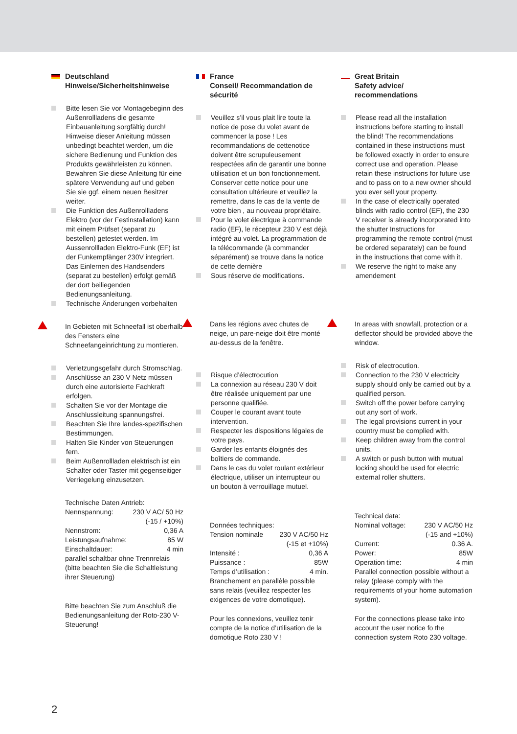Deutschland
Hinweise/Sicherheitshinweise
Bitte lesen Sie vor Montagebeginn des Außenrollladens die gesamte Einbauanleitung sorgfältig durch! Hinweise dieser Anleitung müssen unbedingt beachtet werden, um die sichere Bedienung und Funktion des Produkts gewährleisten zu können. Bewahren Sie diese Anleitung für eine spätere Verwendung auf und geben Sie sie ggf. einem neuen Besitzer weiter.
Die Funktion des Außenrollladens Elektro (vor der Festinstallation) kann mit einem Prüfset (separat zu bestellen) getestet werden. Im Aussenrollladen Elektro-Funk (EF) ist der Funkempfänger 230V integriert. Das Einlernen des Handsenders (separat zu bestellen) erfolgt gemäß der dort beiliegenden Bedienungsanleitung.
Technische Änderungen vorbehalten
In Gebieten mit Schneefall ist oberhalb des Fensters eine Schneefangeinrichtung zu montieren.
Verletzungsgefahr durch Stromschlag.
Anschlüsse an 230 V Netz müssen durch eine autorisierte Fachkraft erfolgen.
Schalten Sie vor der Montage die Anschlussleitung spannungsfrei.
Beachten Sie Ihre landes-spezifischen Bestimmungen.
Halten Sie Kinder von Steuerungen fern.
Beim Außenrollladen elektrisch ist ein Schalter oder Taster mit gegenseitiger Verriegelung einzusetzen.
Technische Daten Antrieb:
Nennspannung: 230 V AC/ 50 Hz
(-15 / +10%)
Nennstrom: 0,36 A
Leistungsaufnahme: 85 W
Einschaltdauer: 4 min
parallel schaltbar ohne Trennrelais (bitte beachten Sie die Schaltleistung ihrer Steuerung)
Bitte beachten Sie zum Anschluß die Bedienungsanleitung der Roto-230 V-Steuerung!
France
Conseil/ Recommandation de sécurité
Veuillez s’il vous plait lire toute la notice de pose du volet avant de commencer la pose ! Les recommandations de cettenotice doivent être scrupuleusement respectées afin de garantir une bonne utilisation et un bon fonctionnement. Conserver cette notice pour une consultation ultérieure et veuillez la remettre, dans le cas de la vente de votre bien , au nouveau propriétaire.
Pour le volet électrique à commande radio (EF), le récepteur 230 V est déjà intégré au volet. La programmation de la télécommande (à commander séparément) se trouve dans la notice de cette dernière
Sous réserve de modifications.
Dans les régions avec chutes de neige, un pare-neige doit être monté au-dessus de la fenêtre.
Risque d’électrocution
La connexion au réseau 230 V doit être réalisée uniquement par une personne qualifiée.
Couper le courant avant toute intervention.
Respecter les dispositions légales de votre pays.
Garder les enfants éloignés des boîtiers de commande.
Dans le cas du volet roulant extérieur électrique, utiliser un interrupteur ou un bouton à verrouillage mutuel.
Données techniques:
Tension nominale 230 V AC/50 Hz
(-15 et +10%)
Intensité : 0,36 A
Puissance : 85W
Temps d’utilisation : 4 min.
Branchement en parallèle possible sans relais (veuillez respecter les exigences de votre domotique).
Pour les connexions, veuillez tenir compte de la notice d’utilisation de la domotique Roto 230 V !
Great Britain
Safety advice/
recommendations
Please read all the installation instructions before starting to install the blind! The recommendations contained in these instructions must be followed exactly in order to ensure correct use and operation. Please retain these instructions for future use and to pass on to a new owner should you ever sell your property.
In the case of electrically operated blinds with radio control (EF), the 230 V receiver is already incorporated into the shutter Instructions for programming the remote control (must be ordered separately) can be found in the instructions that come with it.
We reserve the right to make any amendement
In areas with snowfall, protection or a deflector should be provided above the window.
Risk of electrocution.
Connection to the 230 V electricity supply should only be carried out by a qualified person.
Switch off the power before carrying out any sort of work.
The legal provisions current in your country must be complied with.
Keep children away from the control units.
A switch or push button with mutual locking should be used for electric external roller shutters.
Technical data:
Nominal voltage: 230 V AC/50 Hz
(-15 and +10%)
Current: 0.36 A.
Power: 85W
Operation time: 4 min
Parallel connection possible without a relay (please comply with the requirements of your home automation system).
For the connections please take into account the user notice fo the connection system Roto 230 voltage.
2